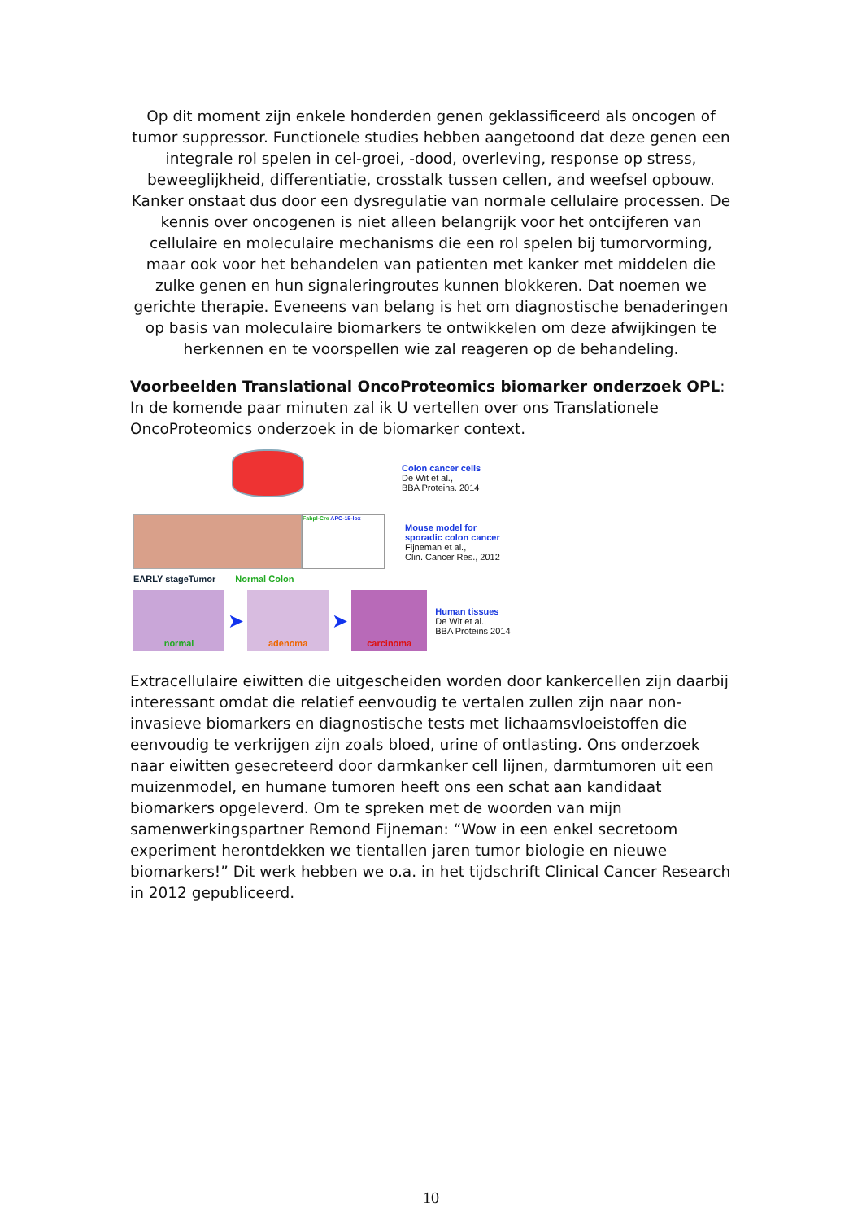Op dit moment zijn enkele honderden genen geklassificeerd als oncogen of tumor suppressor. Functionele studies hebben aangetoond dat deze genen een integrale rol spelen in cel-groei, -dood, overleving, response op stress, beweeglijkheid, differentiatie, crosstalk tussen cellen, and weefsel opbouw. Kanker onstaat dus door een dysregulatie van normale cellulaire processen. De kennis over oncogenen is niet alleen belangrijk voor het ontcijferen van cellulaire en moleculaire mechanisms die een rol spelen bij tumorvorming, maar ook voor het behandelen van patienten met kanker met middelen die zulke genen en hun signaleringroutes kunnen blokkeren. Dat noemen we gerichte therapie. Eveneens van belang is het om diagnostische benaderingen op basis van moleculaire biomarkers te ontwikkelen om deze afwijkingen te herkennen en te voorspellen wie zal reageren op de behandeling.
Voorbeelden Translational OncoProteomics biomarker onderzoek OPL:
In de komende paar minuten zal ik U vertellen over ons Translationele OncoProteomics onderzoek in de biomarker context.
Colon cancer cells
De Wit et al.,
BBA Proteins. 2014
Fabpl-Cre APC-15-lox
Mouse model for
sporadic colon cancer
Fijneman et al.,
Clin. Cancer Res., 2012
EARLY stageTumor Normal Colon
normal
➤
adenoma
➤
carcinoma
Human tissues
De Wit et al.,
BBA Proteins 2014
Extracellulaire eiwitten die uitgescheiden worden door kankercellen zijn daarbij interessant omdat die relatief eenvoudig te vertalen zullen zijn naar non-invasieve biomarkers en diagnostische tests met lichaamsvloeistoffen die eenvoudig te verkrijgen zijn zoals bloed, urine of ontlasting. Ons onderzoek naar eiwitten gesecreteerd door darmkanker cell lijnen, darmtumoren uit een muizenmodel, en humane tumoren heeft ons een schat aan kandidaat biomarkers opgeleverd. Om te spreken met de woorden van mijn samenwerkingspartner Remond Fijneman: “Wow in een enkel secretoom experiment herontdekken we tientallen jaren tumor biologie en nieuwe biomarkers!” Dit werk hebben we o.a. in het tijdschrift Clinical Cancer Research in 2012 gepubliceerd.
10